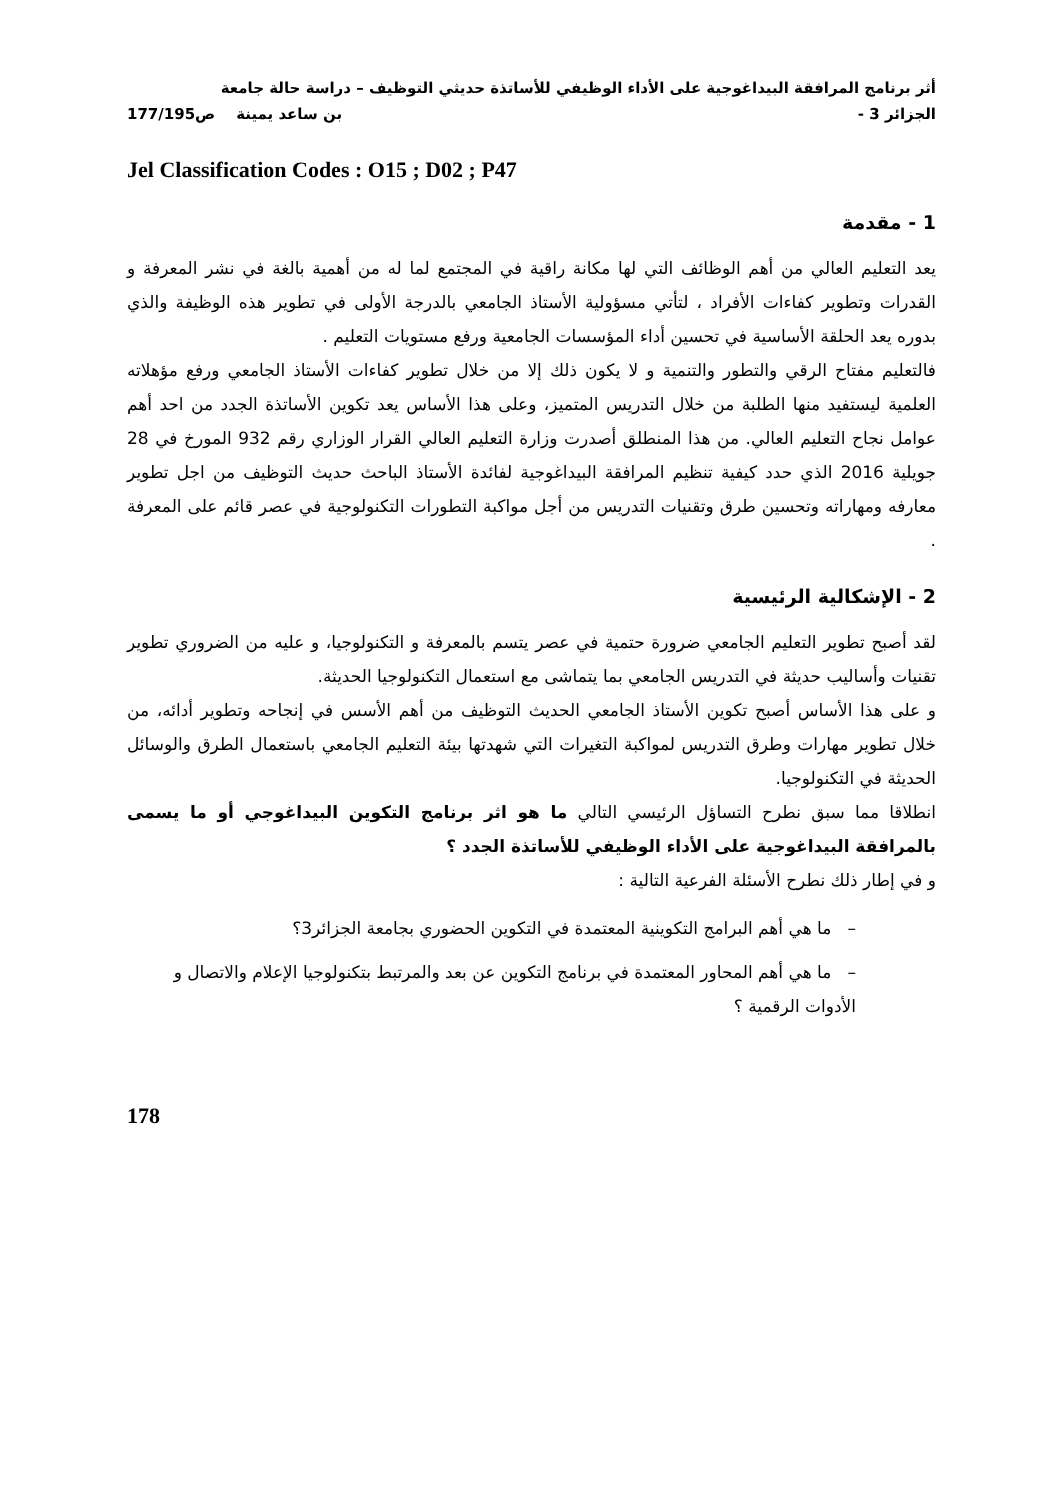أثر برنامج المرافقة البيداغوجية على الأداء الوظيفي للأساتذة حديثي التوظيف – دراسة حالة جامعة
الجزائر 3 - بن ساعد يمينة ص177/195
Jel Classification Codes : O15 ; D02 ; P47
1 - مقدمة
يعد التعليم العالي من أهم الوظائف التي لها مكانة راقية في المجتمع لما له من أهمية بالغة في نشر المعرفة و القدرات وتطوير كفاءات الأفراد ، لتأتي مسؤولية الأستاذ الجامعي بالدرجة الأولى في تطوير هذه الوظيفة والذي بدوره يعد الحلقة الأساسية في تحسين أداء المؤسسات الجامعية ورفع مستويات التعليم .
فالتعليم مفتاح الرقي والتطور والتنمية و لا يكون ذلك إلا من خلال تطوير كفاءات الأستاذ الجامعي ورفع مؤهلاته العلمية ليستفيد منها الطلبة من خلال التدريس المتميز، وعلى هذا الأساس يعد تكوين الأساتذة الجدد من احد أهم عوامل نجاح التعليم العالي. من هذا المنطلق أصدرت وزارة التعليم العالي القرار الوزاري رقم 932 المورخ في 28 جويلية 2016 الذي حدد كيفية تنظيم المرافقة البيداغوجية لفائدة الأستاذ الباحث حديث التوظيف من اجل تطوير معارفه ومهاراته وتحسين طرق وتقنيات التدريس من أجل مواكبة التطورات التكنولوجية في عصر قائم على المعرفة .
2 - الإشكالية الرئيسية
لقد أصبح تطوير التعليم الجامعي ضرورة حتمية في عصر يتسم بالمعرفة و التكنولوجيا، و عليه من الضروري تطوير تقنيات وأساليب حديثة في التدريس الجامعي بما يتماشى مع استعمال التكنولوجيا الحديثة.
و على هذا الأساس أصبح تكوين الأستاذ الجامعي الحديث التوظيف من أهم الأسس في إنجاحه وتطوير أدائه، من خلال تطوير مهارات وطرق التدريس لمواكبة التغيرات التي شهدتها بيئة التعليم الجامعي باستعمال الطرق والوسائل الحديثة في التكنولوجيا.
انطلاقا مما سبق نطرح التساؤل الرئيسي التالي ما هو اثر برنامج التكوين البيداغوجي أو ما يسمى بالمرافقة البيداغوجية على الأداء الوظيفي للأساتذة الجدد ؟
و في إطار ذلك نطرح الأسئلة الفرعية التالية :
– ما هي أهم البرامج التكوينية المعتمدة في التكوين الحضوري بجامعة الجزائر3؟
– ما هي أهم المحاور المعتمدة في برنامج التكوين عن بعد والمرتبط بتكنولوجيا الإعلام والاتصال و الأدوات الرقمية ؟
178